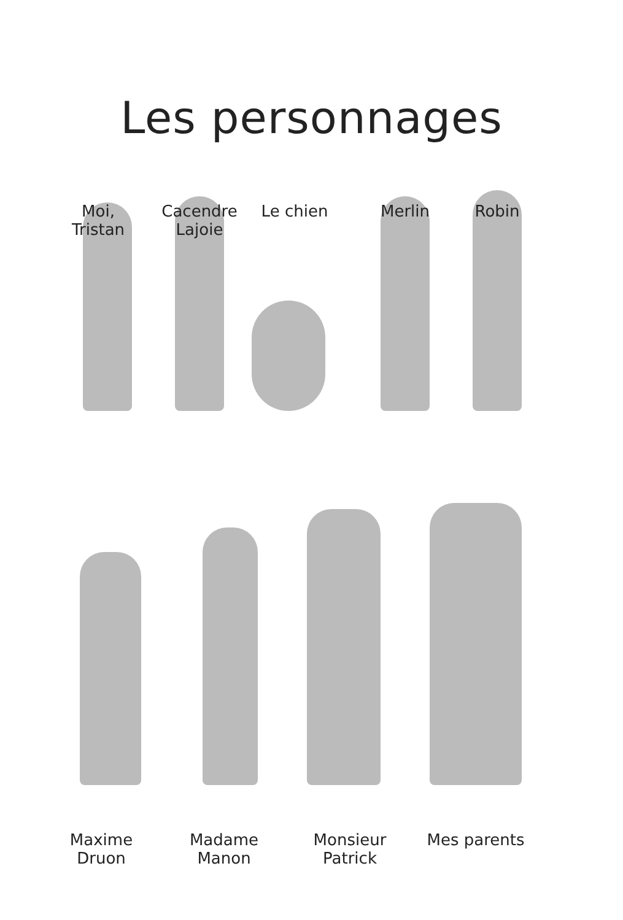Les personnages
Moi,
Tristan
Cacendre
Lajoie
Le chien
Merlin Robin
Maxime
Druon
Madame
Manon
Monsieur
Patrick
Mes parents